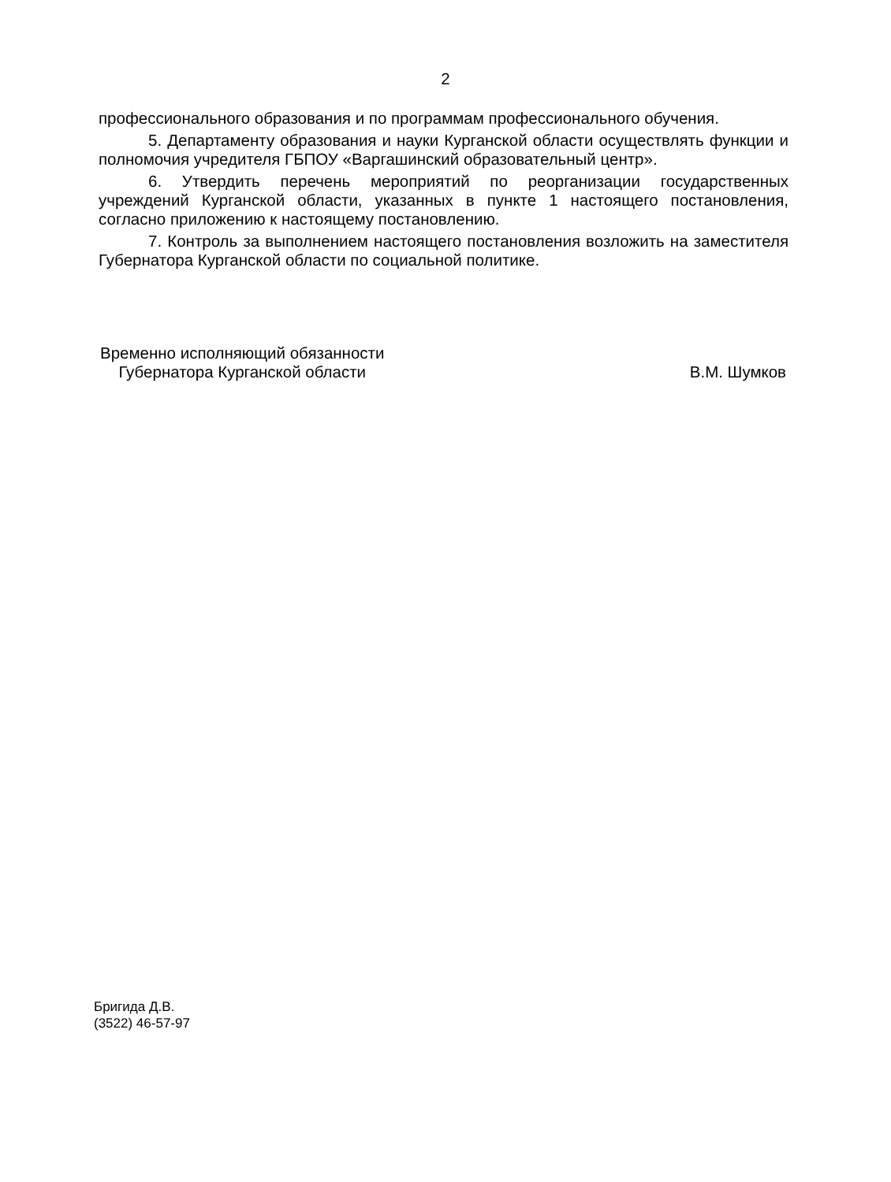2
профессионального образования и по программам профессионального обучения.
5. Департаменту образования и науки Курганской области осуществлять функции и полномочия учредителя ГБПОУ «Варгашинский образовательный центр».
6. Утвердить перечень мероприятий по реорганизации государственных учреждений Курганской области, указанных в пункте 1 настоящего постановления, согласно приложению к настоящему постановлению.
7. Контроль за выполнением настоящего постановления возложить на заместителя Губернатора Курганской области по социальной политике.
Временно исполняющий обязанности
Губернатора Курганской области
В.М. Шумков
Бригида Д.В.
(3522) 46-57-97